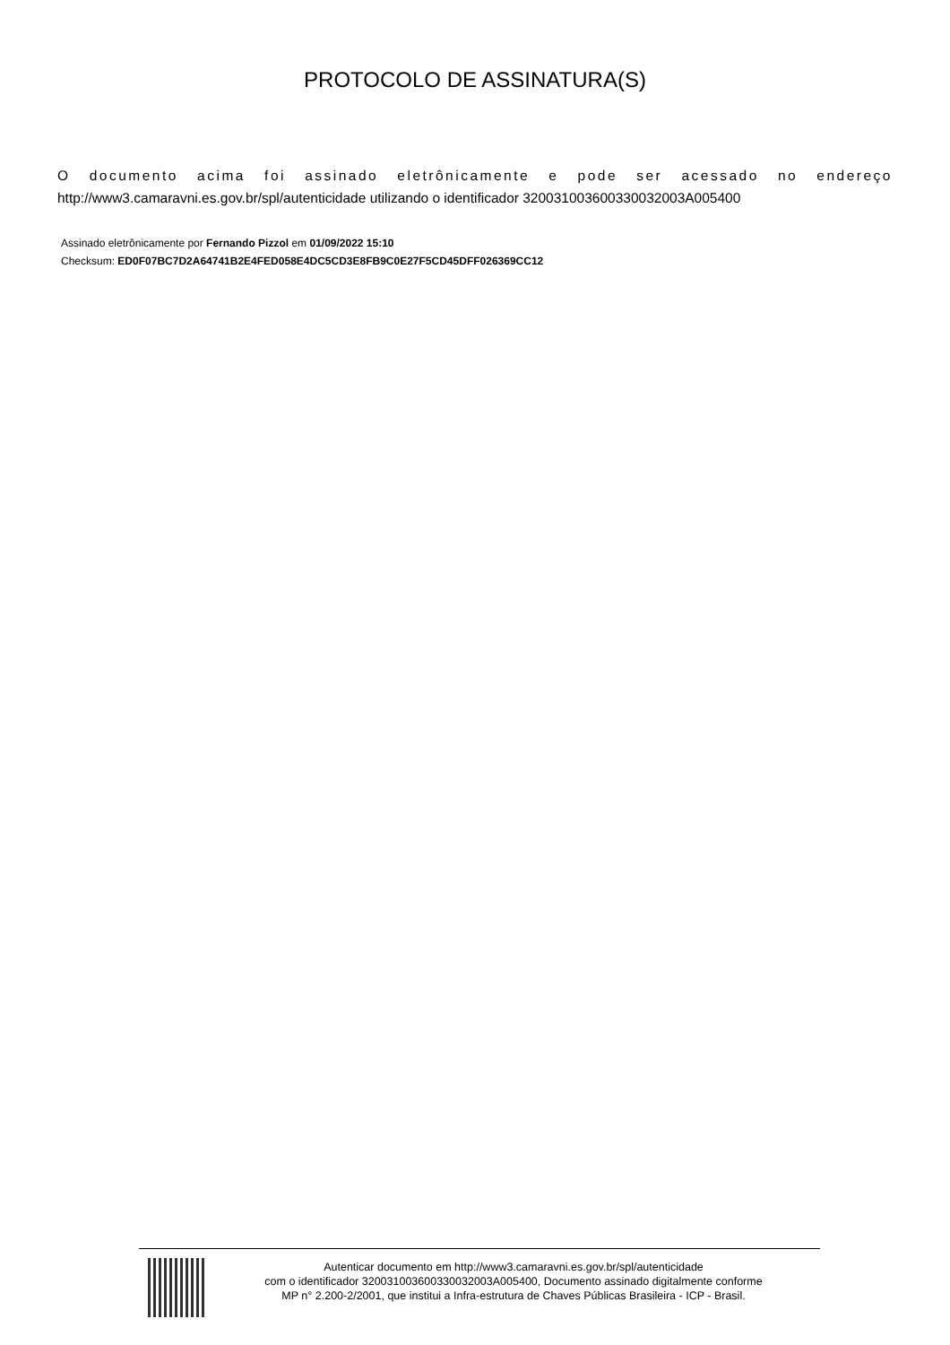PROTOCOLO DE ASSINATURA(S)
O documento acima foi assinado eletrônicamente e pode ser acessado no endereço
http://www3.camaravni.es.gov.br/spl/autenticidade utilizando o identificador 320031003600330032003A005400
Assinado eletrônicamente por Fernando Pizzol em 01/09/2022 15:10
Checksum: ED0F07BC7D2A64741B2E4FED058E4DC5CD3E8FB9C0E27F5CD45DFF026369CC12
Autenticar documento em http://www3.camaravni.es.gov.br/spl/autenticidade
com o identificador 320031003600330032003A005400, Documento assinado digitalmente conforme
MP n° 2.200-2/2001, que institui a Infra-estrutura de Chaves Públicas Brasileira - ICP - Brasil.